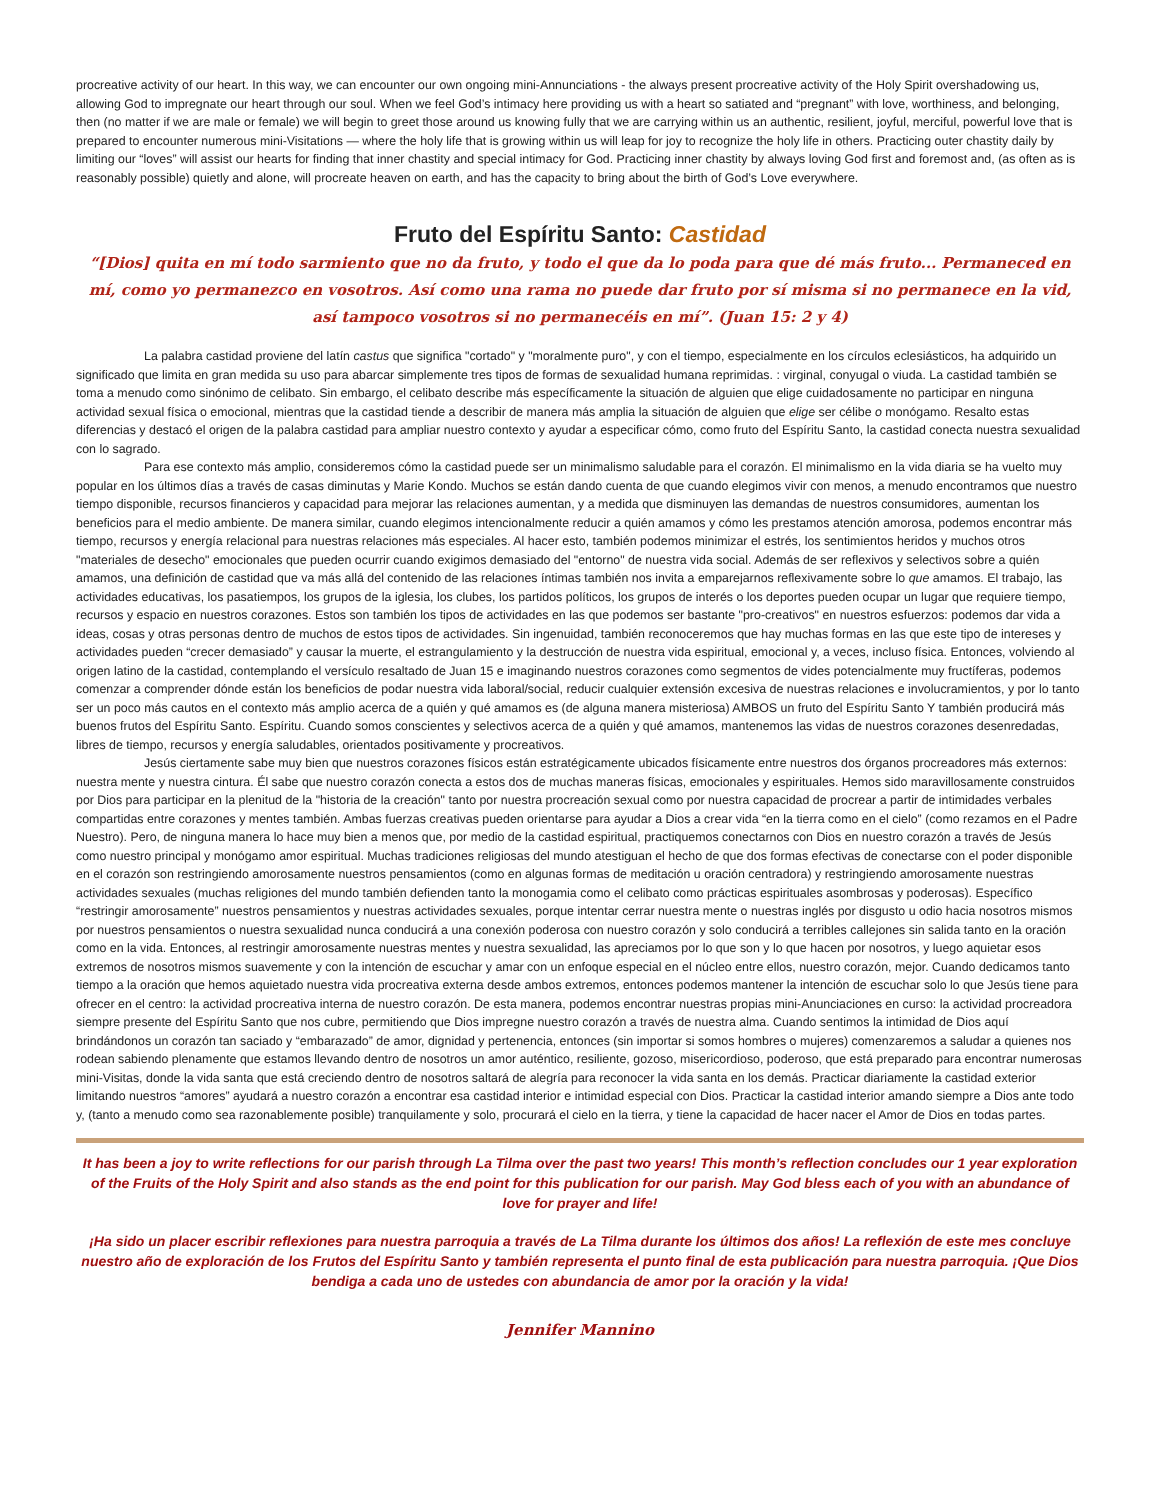procreative activity of our heart. In this way, we can encounter our own ongoing mini-Annunciations - the always present procreative activity of the Holy Spirit overshadowing us, allowing God to impregnate our heart through our soul. When we feel God’s intimacy here providing us with a heart so satiated and “pregnant” with love, worthiness, and belonging, then (no matter if we are male or female) we will begin to greet those around us knowing fully that we are carrying within us an authentic, resilient, joyful, merciful, powerful love that is prepared to encounter numerous mini-Visitations — where the holy life that is growing within us will leap for joy to recognize the holy life in others. Practicing outer chastity daily by limiting our “loves” will assist our hearts for finding that inner chastity and special intimacy for God. Practicing inner chastity by always loving God first and foremost and, (as often as is reasonably possible) quietly and alone, will procreate heaven on earth, and has the capacity to bring about the birth of God’s Love everywhere.
Fruto del Espíritu Santo: Castidad
“[Dios] quita en mí todo sarmiento que no da fruto, y todo el que da lo poda para que dé más fruto... Permaneced en mí, como yo permanezco en vosotros. Así como una rama no puede dar fruto por sí misma si no permanece en la vid, así tampoco vosotros si no permanecéis en mí”. (Juan 15: 2 y 4)
La palabra castidad proviene del latín castus que significa "cortado" y "moralmente puro", y con el tiempo, especialmente en los círculos eclesiásticos, ha adquirido un significado que limita en gran medida su uso para abarcar simplemente tres tipos de formas de sexualidad humana reprimidas. : virginal, conyugal o viuda. La castidad también se toma a menudo como sinónimo de celibato. Sin embargo, el celibato describe más específicamente la situación de alguien que elige cuidadosamente no participar en ninguna actividad sexual física o emocional, mientras que la castidad tiende a describir de manera más amplia la situación de alguien que elige ser célibe o monógamo. Resalto estas diferencias y destacó el origen de la palabra castidad para ampliar nuestro contexto y ayudar a especificar cómo, como fruto del Espíritu Santo, la castidad conecta nuestra sexualidad con lo sagrado.
Para ese contexto más amplio, consideremos cómo la castidad puede ser un minimalismo saludable para el corazón. El minimalismo en la vida diaria se ha vuelto muy popular en los últimos días a través de casas diminutas y Marie Kondo. Muchos se están dando cuenta de que cuando elegimos vivir con menos, a menudo encontramos que nuestro tiempo disponible, recursos financieros y capacidad para mejorar las relaciones aumentan, y a medida que disminuyen las demandas de nuestros consumidores, aumentan los beneficios para el medio ambiente. De manera similar, cuando elegimos intencionalmente reducir a quién amamos y cómo les prestamos atención amorosa, podemos encontrar más tiempo, recursos y energía relacional para nuestras relaciones más especiales. Al hacer esto, también podemos minimizar el estrés, los sentimientos heridos y muchos otros "materiales de desecho" emocionales que pueden ocurrir cuando exigimos demasiado del "entorno" de nuestra vida social. Además de ser reflexivos y selectivos sobre a quién amamos, una definición de castidad que va más allá del contenido de las relaciones íntimas también nos invita a emparejarnos reflexivamente sobre lo que amamos. El trabajo, las actividades educativas, los pasatiempos, los grupos de la iglesia, los clubes, los partidos políticos, los grupos de interés o los deportes pueden ocupar un lugar que requiere tiempo, recursos y espacio en nuestros corazones. Estos son también los tipos de actividades en las que podemos ser bastante "pro-creativos" en nuestros esfuerzos: podemos dar vida a ideas, cosas y otras personas dentro de muchos de estos tipos de actividades. Sin ingenuidad, también reconoceremos que hay muchas formas en las que este tipo de intereses y actividades pueden “crecer demasiado” y causar la muerte, el estrangulamiento y la destrucción de nuestra vida espiritual, emocional y, a veces, incluso física. Entonces, volviendo al origen latino de la castidad, contemplando el versículo resaltado de Juan 15 e imaginando nuestros corazones como segmentos de vides potencialmente muy fructíferas, podemos comenzar a comprender dónde están los beneficios de podar nuestra vida laboral/social, reducir cualquier extensión excesiva de nuestras relaciones e involucramientos, y por lo tanto ser un poco más cautos en el contexto más amplio acerca de a quién y qué amamos es (de alguna manera misteriosa) AMBOS un fruto del Espíritu Santo Y también producirá más buenos frutos del Espíritu Santo. Espíritu. Cuando somos conscientes y selectivos acerca de a quién y qué amamos, mantenemos las vidas de nuestros corazones desenredadas, libres de tiempo, recursos y energía saludables, orientados positivamente y procreativos.
Jesús ciertamente sabe muy bien que nuestros corazones físicos están estratégicamente ubicados físicamente entre nuestros dos órganos procreadores más externos: nuestra mente y nuestra cintura. Él sabe que nuestro corazón conecta a estos dos de muchas maneras físicas, emocionales y espirituales. Hemos sido maravillosamente construidos por Dios para participar en la plenitud de la "historia de la creación" tanto por nuestra procreación sexual como por nuestra capacidad de procrear a partir de intimidades verbales compartidas entre corazones y mentes también. Ambas fuerzas creativas pueden orientarse para ayudar a Dios a crear vida “en la tierra como en el cielo” (como rezamos en el Padre Nuestro). Pero, de ninguna manera lo hace muy bien a menos que, por medio de la castidad espiritual, practiquemos conectarnos con Dios en nuestro corazón a través de Jesús como nuestro principal y monógamo amor espiritual. Muchas tradiciones religiosas del mundo atestiguan el hecho de que dos formas efectivas de conectarse con el poder disponible en el corazón son restringiendo amorosamente nuestros pensamientos (como en algunas formas de meditación u oración centradora) y restringiendo amorosamente nuestras actividades sexuales (muchas religiones del mundo también defienden tanto la monogamia como el celibato como prácticas espirituales asombrosas y poderosas). Específico “restringir amorosamente” nuestros pensamientos y nuestras actividades sexuales, porque intentar cerrar nuestra mente o nuestras inglés por disgusto u odio hacia nosotros mismos por nuestros pensamientos o nuestra sexualidad nunca conducirá a una conexión poderosa con nuestro corazón y solo conducirá a terribles callejones sin salida tanto en la oración como en la vida. Entonces, al restringir amorosamente nuestras mentes y nuestra sexualidad, las apreciamos por lo que son y lo que hacen por nosotros, y luego aquietar esos extremos de nosotros mismos suavemente y con la intención de escuchar y amar con un enfoque especial en el núcleo entre ellos, nuestro corazón, mejor. Cuando dedicamos tanto tiempo a la oración que hemos aquietado nuestra vida procreativa externa desde ambos extremos, entonces podemos mantener la intención de escuchar solo lo que Jesús tiene para ofrecer en el centro: la actividad procreativa interna de nuestro corazón. De esta manera, podemos encontrar nuestras propias mini-Anunciaciones en curso: la actividad procreadora siempre presente del Espíritu Santo que nos cubre, permitiendo que Dios impregne nuestro corazón a través de nuestra alma. Cuando sentimos la intimidad de Dios aquí brindándonos un corazón tan saciado y “embarazado” de amor, dignidad y pertenencia, entonces (sin importar si somos hombres o mujeres) comenzaremos a saludar a quienes nos rodean sabiendo plenamente que estamos llevando dentro de nosotros un amor auténtico, resiliente, gozoso, misericordioso, poderoso, que está preparado para encontrar numerosas mini-Visitas, donde la vida santa que está creciendo dentro de nosotros saltará de alegría para reconocer la vida santa en los demás. Practicar diariamente la castidad exterior limitando nuestros “amores” ayudará a nuestro corazón a encontrar esa castidad interior e intimidad especial con Dios. Practicar la castidad interior amando siempre a Dios ante todo y, (tanto a menudo como sea razonablemente posible) tranquilamente y solo, procurará el cielo en la tierra, y tiene la capacidad de hacer nacer el Amor de Dios en todas partes.
It has been a joy to write reflections for our parish through La Tilma over the past two years! This month’s reflection concludes our 1 year exploration of the Fruits of the Holy Spirit and also stands as the end point for this publication for our parish. May God bless each of you with an abundance of love for prayer and life!
¡Ha sido un placer escribir reflexiones para nuestra parroquia a través de La Tilma durante los últimos dos años! La reflexión de este mes concluye nuestro año de exploración de los Frutos del Espíritu Santo y también representa el punto final de esta publicación para nuestra parroquia. ¡Que Dios bendiga a cada uno de ustedes con abundancia de amor por la oración y la vida!
Jennifer Mannino